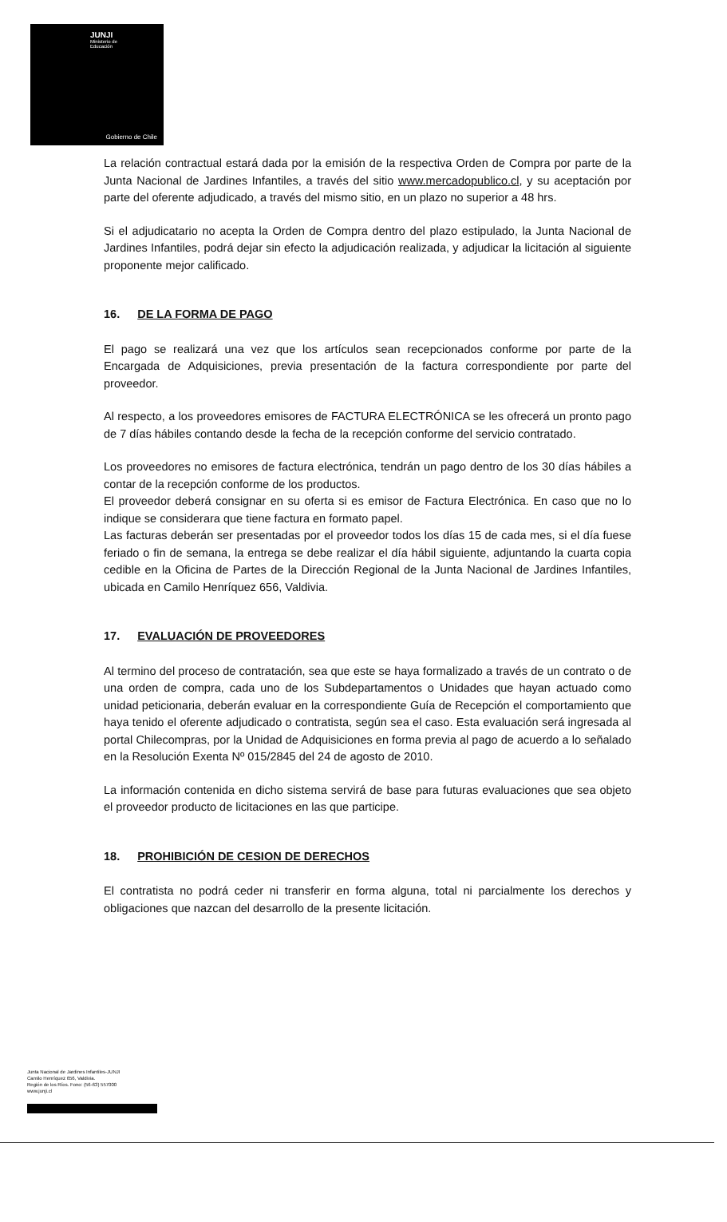JUNJI
Ministerio de
Educación
Gobierno de Chile
La relación contractual estará dada por la emisión de la respectiva Orden de Compra por parte de la Junta Nacional de Jardines Infantiles, a través del sitio www.mercadopublico.cl, y su aceptación por parte del oferente adjudicado, a través del mismo sitio, en un plazo no superior a 48 hrs.
Si el adjudicatario no acepta la Orden de Compra dentro del plazo estipulado, la Junta Nacional de Jardines Infantiles, podrá dejar sin efecto la adjudicación realizada, y adjudicar la licitación al siguiente proponente mejor calificado.
16. DE LA FORMA DE PAGO
El pago se realizará una vez que los artículos sean recepcionados conforme por parte de la Encargada de Adquisiciones, previa presentación de la factura correspondiente por parte del proveedor.
Al respecto, a los proveedores emisores de FACTURA ELECTRÓNICA se les ofrecerá un pronto pago de 7 días hábiles contando desde la fecha de la recepción conforme del servicio contratado.
Los proveedores no emisores de factura electrónica, tendrán un pago dentro de los 30 días hábiles a contar de la recepción conforme de los productos.
El proveedor deberá consignar en su oferta si es emisor de Factura Electrónica. En caso que no lo indique se considerara que tiene factura en formato papel.
Las facturas deberán ser presentadas por el proveedor todos los días 15 de cada mes, si el día fuese feriado o fin de semana, la entrega se debe realizar el día hábil siguiente, adjuntando la cuarta copia cedible en la Oficina de Partes de la Dirección Regional de la Junta Nacional de Jardines Infantiles, ubicada en Camilo Henríquez 656, Valdivia.
17. EVALUACIÓN DE PROVEEDORES
Al termino del proceso de contratación, sea que este se haya formalizado a través de un contrato o de una orden de compra, cada uno de los Subdepartamentos o Unidades que hayan actuado como unidad peticionaria, deberán evaluar en la correspondiente Guía de Recepción el comportamiento que haya tenido el oferente adjudicado o contratista, según sea el caso. Esta evaluación será ingresada al portal Chilecompras, por la Unidad de Adquisiciones en forma previa al pago de acuerdo a lo señalado en la Resolución Exenta Nº 015/2845 del 24 de agosto de 2010.
La información contenida en dicho sistema servirá de base para futuras evaluaciones que sea objeto el proveedor producto de licitaciones en las que participe.
18. PROHIBICIÓN DE CESION DE DERECHOS
El contratista no podrá ceder ni transferir en forma alguna, total ni parcialmente los derechos y obligaciones que nazcan del desarrollo de la presente licitación.
Junta Nacional de Jardines Infantiles-JUNJI
Camilo Henríquez 656, Valdivia.
Región de los Ríos. Fono: (56-63) 557000
www.junji.cl